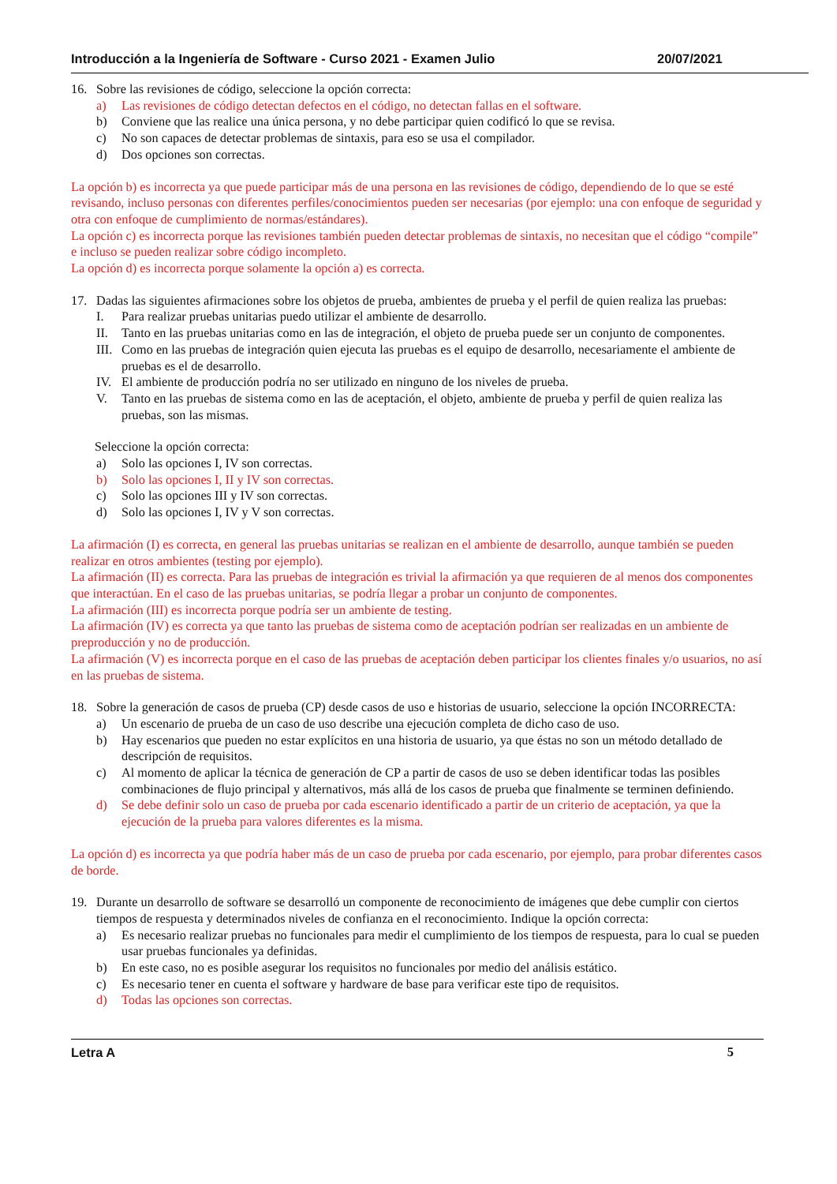Introducción a la Ingeniería de Software - Curso 2021 - Examen Julio 20/07/2021
16. Sobre las revisiones de código, seleccione la opción correcta:
a) Las revisiones de código detectan defectos en el código, no detectan fallas en el software.
b) Conviene que las realice una única persona, y no debe participar quien codificó lo que se revisa.
c) No son capaces de detectar problemas de sintaxis, para eso se usa el compilador.
d) Dos opciones son correctas.
La opción b) es incorrecta ya que puede participar más de una persona en las revisiones de código, dependiendo de lo que se esté revisando, incluso personas con diferentes perfiles/conocimientos pueden ser necesarias (por ejemplo: una con enfoque de seguridad y otra con enfoque de cumplimiento de normas/estándares).
La opción c) es incorrecta porque las revisiones también pueden detectar problemas de sintaxis, no necesitan que el código “compile” e incluso se pueden realizar sobre código incompleto.
La opción d) es incorrecta porque solamente la opción a) es correcta.
17. Dadas las siguientes afirmaciones sobre los objetos de prueba, ambientes de prueba y el perfil de quien realiza las pruebas:
I. Para realizar pruebas unitarias puedo utilizar el ambiente de desarrollo.
II. Tanto en las pruebas unitarias como en las de integración, el objeto de prueba puede ser un conjunto de componentes.
III. Como en las pruebas de integración quien ejecuta las pruebas es el equipo de desarrollo, necesariamente el ambiente de pruebas es el de desarrollo.
IV. El ambiente de producción podría no ser utilizado en ninguno de los niveles de prueba.
V. Tanto en las pruebas de sistema como en las de aceptación, el objeto, ambiente de prueba y perfil de quien realiza las pruebas, son las mismas.
Seleccione la opción correcta:
a) Solo las opciones I, IV son correctas.
b) Solo las opciones I, II y IV son correctas.
c) Solo las opciones III y IV son correctas.
d) Solo las opciones I, IV y V son correctas.
La afirmación (I) es correcta, en general las pruebas unitarias se realizan en el ambiente de desarrollo, aunque también se pueden realizar en otros ambientes (testing por ejemplo).
La afirmación (II) es correcta. Para las pruebas de integración es trivial la afirmación ya que requieren de al menos dos componentes que interactúan. En el caso de las pruebas unitarias, se podría llegar a probar un conjunto de componentes.
La afirmación (III) es incorrecta porque podría ser un ambiente de testing.
La afirmación (IV) es correcta ya que tanto las pruebas de sistema como de aceptación podrían ser realizadas en un ambiente de preproducción y no de producción.
La afirmación (V) es incorrecta porque en el caso de las pruebas de aceptación deben participar los clientes finales y/o usuarios, no así en las pruebas de sistema.
18. Sobre la generación de casos de prueba (CP) desde casos de uso e historias de usuario, seleccione la opción INCORRECTA:
a) Un escenario de prueba de un caso de uso describe una ejecución completa de dicho caso de uso.
b) Hay escenarios que pueden no estar explícitos en una historia de usuario, ya que éstas no son un método detallado de descripción de requisitos.
c) Al momento de aplicar la técnica de generación de CP a partir de casos de uso se deben identificar todas las posibles combinaciones de flujo principal y alternativos, más allá de los casos de prueba que finalmente se terminen definiendo.
d) Se debe definir solo un caso de prueba por cada escenario identificado a partir de un criterio de aceptación, ya que la ejecución de la prueba para valores diferentes es la misma.
La opción d) es incorrecta ya que podría haber más de un caso de prueba por cada escenario, por ejemplo, para probar diferentes casos de borde.
19. Durante un desarrollo de software se desarrolló un componente de reconocimiento de imágenes que debe cumplir con ciertos tiempos de respuesta y determinados niveles de confianza en el reconocimiento. Indique la opción correcta:
a) Es necesario realizar pruebas no funcionales para medir el cumplimiento de los tiempos de respuesta, para lo cual se pueden usar pruebas funcionales ya definidas.
b) En este caso, no es posible asegurar los requisitos no funcionales por medio del análisis estático.
c) Es necesario tener en cuenta el software y hardware de base para verificar este tipo de requisitos.
d) Todas las opciones son correctas.
Letra A 5